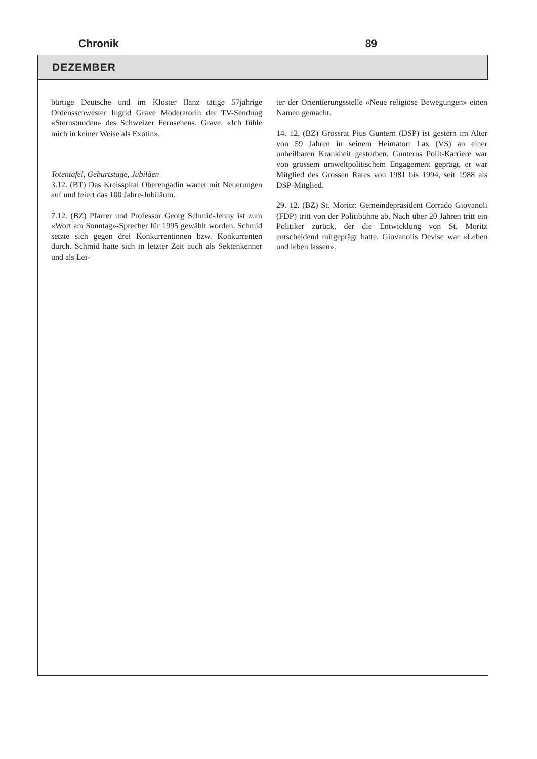Chronik 89
DEZEMBER
bürtige Deutsche und im Kloster Ilanz tätige 57jährige Ordensschwester Ingrid Grave Moderatorin der TV-Sendung «Sternstunden» des Schweizer Fernsehens. Grave: «Ich fühle mich in keiner Weise als Exotin».
Totentafel, Geburtstage, Jubiläen
3.12. (BT) Das Kreisspital Oberengadin wartet mit Neuerungen auf und feiert das 100 Jahre-Jubiläum.
7.12. (BZ) Pfarrer und Professor Georg Schmid-Jenny ist zum «Wort am Sonntag»-Sprecher für 1995 gewählt worden. Schmid setzte sich gegen drei Konkurrentinnen bzw. Konkurrenten durch. Schmid hatte sich in letzter Zeit auch als Sektenkenner und als Lei-
ter der Orientierungsstelle «Neue religiöse Bewegungen» einen Namen gemacht.
14. 12. (BZ) Grossrat Pius Guntern (DSP) ist gestern im Alter von 59 Jahren in seinem Heimatort Lax (VS) an einer unheilbaren Krankheit gestorben. Gunterns Polit-Karriere war von grossem umweltpolitischem Engagement geprägt, er war Mitglied des Grossen Rates von 1981 bis 1994, seit 1988 als DSP-Mitglied.
29. 12. (BZ) St. Moritz: Gemeindepräsident Corrado Giovanoli (FDP) tritt von der Politibühne ab. Nach über 20 Jahren tritt ein Politiker zurück, der die Entwicklung von St. Moritz entscheidend mitgeprägt hatte. Giovanolis Devise war «Leben und leben lassen».